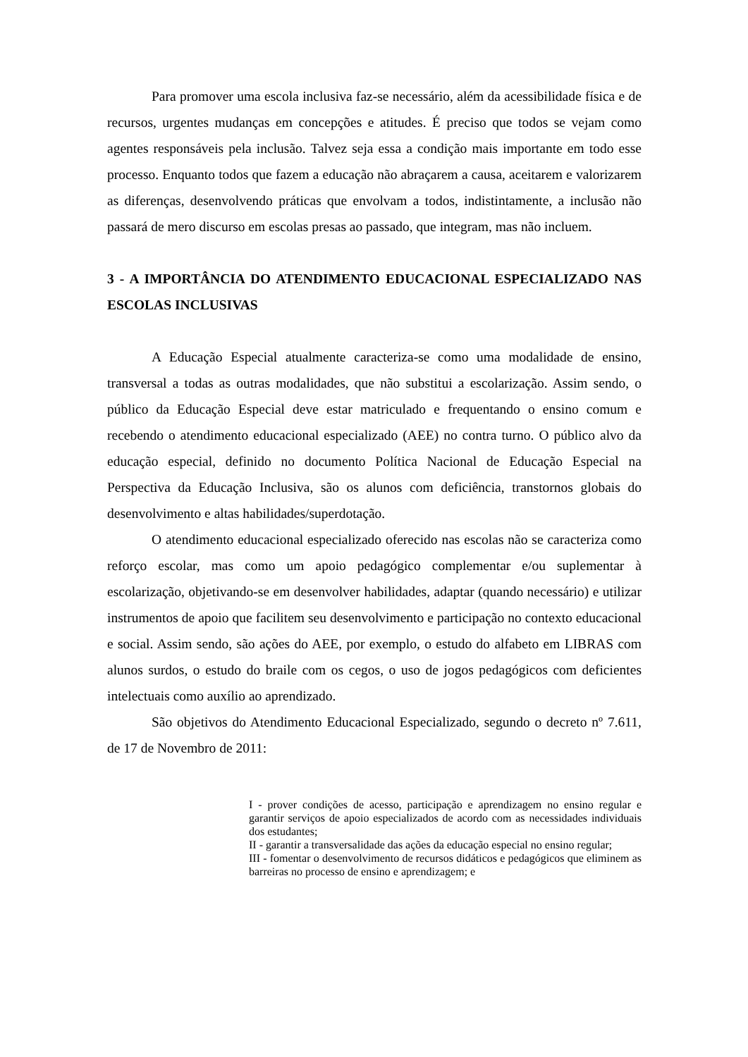Para promover uma escola inclusiva faz-se necessário, além da acessibilidade física e de recursos, urgentes mudanças em concepções e atitudes. É preciso que todos se vejam como agentes responsáveis pela inclusão. Talvez seja essa a condição mais importante em todo esse processo. Enquanto todos que fazem a educação não abraçarem a causa, aceitarem e valorizarem as diferenças, desenvolvendo práticas que envolvam a todos, indistintamente, a inclusão não passará de mero discurso em escolas presas ao passado, que integram, mas não incluem.
3 - A IMPORTÂNCIA DO ATENDIMENTO EDUCACIONAL ESPECIALIZADO NAS ESCOLAS INCLUSIVAS
A Educação Especial atualmente caracteriza-se como uma modalidade de ensino, transversal a todas as outras modalidades, que não substitui a escolarização. Assim sendo, o público da Educação Especial deve estar matriculado e frequentando o ensino comum e recebendo o atendimento educacional especializado (AEE) no contra turno. O público alvo da educação especial, definido no documento Política Nacional de Educação Especial na Perspectiva da Educação Inclusiva, são os alunos com deficiência, transtornos globais do desenvolvimento e altas habilidades/superdotação.
O atendimento educacional especializado oferecido nas escolas não se caracteriza como reforço escolar, mas como um apoio pedagógico complementar e/ou suplementar à escolarização, objetivando-se em desenvolver habilidades, adaptar (quando necessário) e utilizar instrumentos de apoio que facilitem seu desenvolvimento e participação no contexto educacional e social. Assim sendo, são ações do AEE, por exemplo, o estudo do alfabeto em LIBRAS com alunos surdos, o estudo do braile com os cegos, o uso de jogos pedagógicos com deficientes intelectuais como auxílio ao aprendizado.
São objetivos do Atendimento Educacional Especializado, segundo o decreto nº 7.611, de 17 de Novembro de 2011:
I - prover condições de acesso, participação e aprendizagem no ensino regular e garantir serviços de apoio especializados de acordo com as necessidades individuais dos estudantes;
II - garantir a transversalidade das ações da educação especial no ensino regular;
III - fomentar o desenvolvimento de recursos didáticos e pedagógicos que eliminem as barreiras no processo de ensino e aprendizagem; e